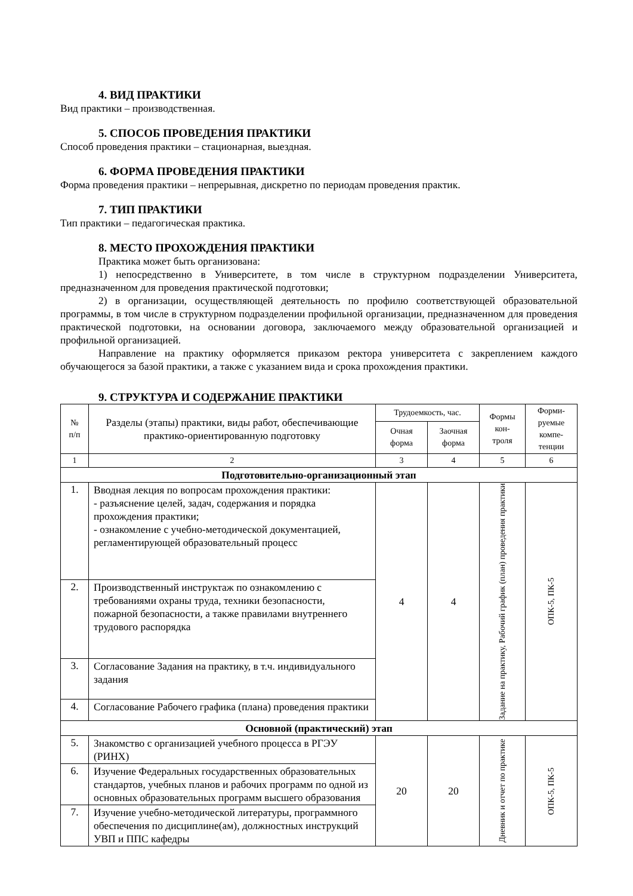4. ВИД ПРАКТИКИ
Вид практики – производственная.
5. СПОСОБ ПРОВЕДЕНИЯ ПРАКТИКИ
Способ проведения практики – стационарная, выездная.
6. ФОРМА ПРОВЕДЕНИЯ ПРАКТИКИ
Форма проведения практики – непрерывная, дискретно по периодам проведения практик.
7. ТИП ПРАКТИКИ
Тип практики – педагогическая практика.
8. МЕСТО ПРОХОЖДЕНИЯ ПРАКТИКИ
Практика может быть организована:
1) непосредственно в Университете, в том числе в структурном подразделении Университета, предназначенном для проведения практической подготовки;
2) в организации, осуществляющей деятельность по профилю соответствующей образовательной программы, в том числе в структурном подразделении профильной организации, предназначенном для проведения практической подготовки, на основании договора, заключаемого между образовательной организацией и профильной организацией.
Направление на практику оформляется приказом ректора университета с закреплением каждого обучающегося за базой практики, а также с указанием вида и срока прохождения практики.
9. СТРУКТУРА И СОДЕРЖАНИЕ ПРАКТИКИ
| № п/п | Разделы (этапы) практики, виды работ, обеспечивающие практико-ориентированную подготовку | Трудоемкость, час. | | Формы кон- троля | Форми- руемые компе- тенции |
| --- | --- | --- | --- | --- | --- |
| | | Очная форма | Заочная форма | | |
| 1 | 2 | 3 | 4 | 5 | 6 |
| Подготовительно-организационный этап | | | | | |
| 1. | Вводная лекция по вопросам прохождения практики: - разъяснение целей, задач, содержания и порядка прохождения практики; - ознакомление с учебно-методической документацией, регламентирующей образовательный процесс | 4 | 4 | Задание на практику, Рабочий график (план) проведения практики | ОПК-5, ПК-5 |
| 2. | Производственный инструктаж по ознакомлению с требованиями охраны труда, техники безопасности, пожарной безопасности, а также правилами внутреннего трудового распорядка | | | | |
| 3. | Согласование Задания на практику, в т.ч. индивидуального задания | | | | |
| 4. | Согласование Рабочего графика (плана) проведения практики | | | | |
| Основной (практический) этап | | | | | |
| 5. | Знакомство с организацией учебного процесса в РГЭУ (РИНХ) | 20 | 20 | Дневник и отчет по практике | ОПК-5, ПК-5 |
| 6. | Изучение Федеральных государственных образовательных стандартов, учебных планов и рабочих программ по одной из основных образовательных программ высшего образования | | | | |
| 7. | Изучение учебно-методической литературы, программного обеспечения по дисциплине(ам), должностных инструкций УВП и ППС кафедры | | | | |